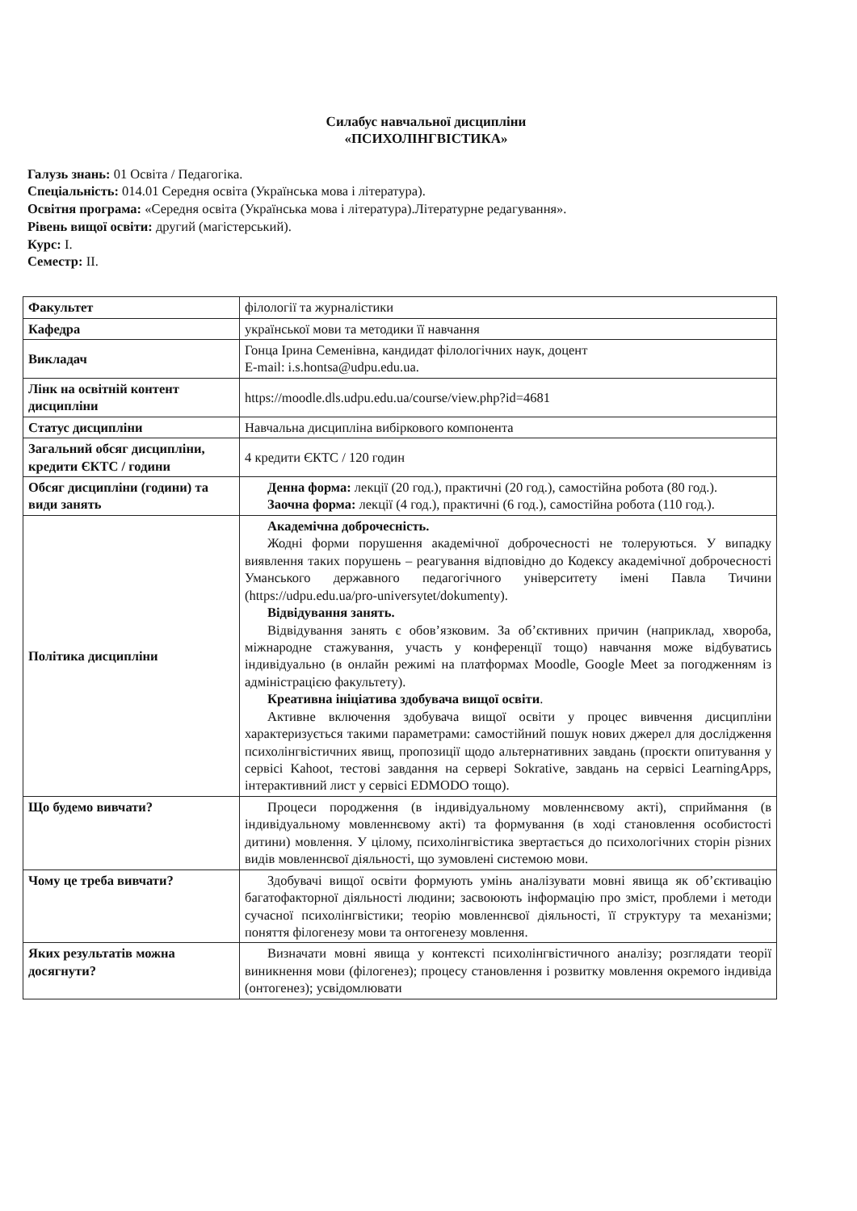Силабус навчальної дисципліни
«ПСИХОЛІНГВІСТИКА»
Галузь знань: 01 Освіта / Педагогіка.
Спеціальність: 014.01 Середня освіта (Українська мова і література).
Освітня програма: «Середня освіта (Українська мова і література).Літературне редагування».
Рівень вищої освіти: другий (магістерський).
Курс: І.
Семестр: ІІ.
| Факультет | філології та журналістики |
| Кафедра | української мови та методики її навчання |
| Викладач | Гонца Ірина Семенівна, кандидат філологічних наук, доцент E-mail: i.s.hontsa@udpu.edu.ua . |
| Лінк на освітній контент дисципліни | https://moodle.dls.udpu.edu.ua/course/view.php?id=4681 |
| Статус дисципліни | Навчальна дисципліна вибіркового компонента |
| Загальний обсяг дисципліни, кредити ЄКТС / години | 4 кредити ЄКТС / 120 годин |
| Обсяг дисципліни (години) та види занять | Денна форма: лекції (20 год.), практичні (20 год.), самостійна робота (80 год.). Заочна форма: лекції (4 год.), практичні (6 год.), самостійна робота (110 год.). |
| Політика дисципліни | Академічна доброчесність. Жодні форми порушення академічної доброчесності не толеруються. У випадку виявлення таких порушень – реагування відповідно до Кодексу академічної доброчесності Уманського державного педагогічного університету імені Павла Тичини ( https://udpu.edu.ua/pro-universytet/dokumenty ). Відвідування занять. Відвідування занять є обов’язковим. За об’єктивних причин (наприклад, хвороба, міжнародне стажування, участь у конференції тощо) навчання може відбуватись індивідуально (в онлайн режимі на платформах Moodle, Google Meet за погодженням із адміністрацією факультету). Креативна ініціатива здобувача вищої освіти . Активне включення здобувача вищої освіти у процес вивчення дисципліни характеризується такими параметрами: самостійний пошук нових джерел для дослідження психолінгвістичних явищ, пропозиції щодо альтернативних завдань (проєкти опитування у сервісі Kahoot, тестові завдання на сервері Sokrative, завдань на сервісі LearningApps, інтерактивний лист у сервісі EDMODO тощо). |
| Що будемо вивчати? | Процеси породження (в індивідуальному мовленнєвому акті), сприймання (в індивідуальному мовленнєвому акті) та формування (в ході становлення особистості дитини) мовлення. У цілому, психолінгвістика звертається до психологічних сторін різних видів мовленнєвої діяльності, що зумовлені системою мови. |
| Чому це треба вивчати? | Здобувачі вищої освіти формують умінь аналізувати мовні явища як об’єктивацію багатофакторної діяльності людини; засвоюють інформацію про зміст, проблеми і методи сучасної психолінгвістики; теорію мовленнєвої діяльності, її структуру та механізми; поняття філогенезу мови та онтогенезу мовлення. |
| Яких результатів можна досягнути? | Визначати мовні явища у контексті психолінгвістичного аналізу; розглядати теорії виникнення мови (філогенез); процесу становлення і розвитку мовлення окремого індивіда (онтогенез); усвідомлювати |